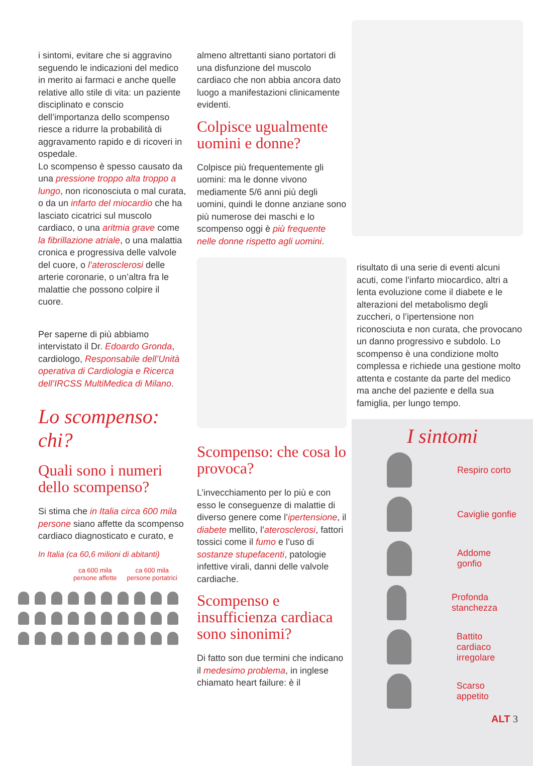i sintomi, evitare che si aggravino seguendo le indicazioni del medico in merito ai farmaci e anche quelle relative allo stile di vita: un paziente disciplinato e conscio dell’importanza dello scompenso riesce a ridurre la probabilità di aggravamento rapido e di ricoveri in ospedale.
Lo scompenso è spesso causato da una pressione troppo alta troppo a lungo, non riconosciuta o mal curata, o da un infarto del miocardio che ha lasciato cicatrici sul muscolo cardiaco, o una aritmia grave come la fibrillazione atriale, o una malattia cronica e progressiva delle valvole del cuore, o l’aterosclerosi delle arterie coronarie, o un’altra fra le malattie che possono colpire il cuore.
Per saperne di più abbiamo intervistato il Dr. Edoardo Gronda, cardiologo, Responsabile dell’Unità operativa di Cardiologia e Ricerca dell’IRCSS MultiMedica di Milano.
Lo scompenso: chi?
Quali sono i numeri dello scompenso?
Si stima che in Italia circa 600 mila persone siano affette da scompenso cardiaco diagnosticato e curato, e
In Italia (ca 60,6 milioni di abitanti)
ca 600 mila
persone affette
ca 600 mila
persone portatrici
almeno altrettanti siano portatori di una disfunzione del muscolo cardiaco che non abbia ancora dato luogo a manifestazioni clinicamente evidenti.
Colpisce ugualmente uomini e donne?
Colpisce più frequentemente gli uomini: ma le donne vivono mediamente 5/6 anni più degli uomini, quindi le donne anziane sono più numerose dei maschi e lo scompenso oggi è più frequente nelle donne rispetto agli uomini.
Scompenso: che cosa lo provoca?
L’invecchiamento per lo più e con esso le conseguenze di malattie di diverso genere come l’ipertensione, il diabete mellito, l’aterosclerosi, fattori tossici come il fumo e l’uso di sostanze stupefacenti, patologie infettive virali, danni delle valvole cardiache.
Scompenso e insufficienza cardiaca sono sinonimi?
Di fatto son due termini che indicano il medesimo problema, in inglese chiamato heart failure: è il
risultato di una serie di eventi alcuni acuti, come l’infarto miocardico, altri a lenta evoluzione come il diabete e le alterazioni del metabolismo degli zuccheri, o l’ipertensione non riconosciuta e non curata, che provocano un danno progressivo e subdolo. Lo scompenso è una condizione molto complessa e richiede una gestione molto attenta e costante da parte del medico ma anche del paziente e della sua famiglia, per lungo tempo.
I sintomi
Respiro corto
Caviglie gonfie
Addome gonfio
Profonda stanchezza
Battito cardiaco
irregolare
Scarso appetito
ALT 3